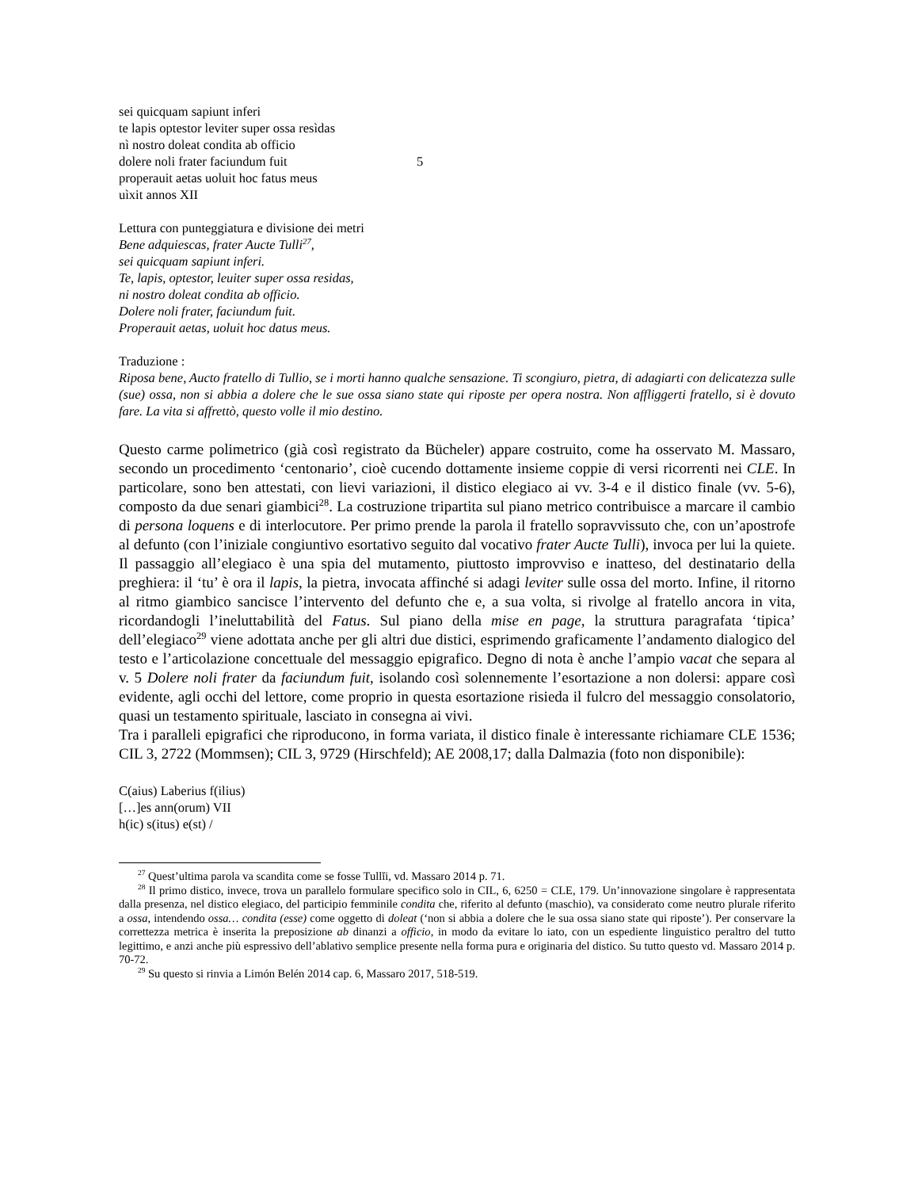sei quicquam sapiunt inferi
te lapis optestor leviter super ossa resìdas
nì nostro doleat condita ab officio
dolere noli frater faciundum fuit 5
properauit aetas uoluit hoc fatus meus
uìxit annos XII
Lettura con punteggiatura e divisione dei metri
Bene adquiescas, frater Aucte Tulli<sup>27</sup>,
sei quicquam sapiunt inferi.
Te, lapis, optestor, leuiter super ossa residas,
ni nostro doleat condita ab officio.
Dolere noli frater, faciundum fuit.
Properauit aetas, uoluit hoc datus meus.
Traduzione :
Riposa bene, Aucto fratello di Tullio, se i morti hanno qualche sensazione. Ti scongiuro, pietra, di adagiarti con delicatezza sulle (sue) ossa, non si abbia a dolere che le sue ossa siano state qui riposte per opera nostra. Non affliggerti fratello, si è dovuto fare. La vita si affrettò, questo volle il mio destino.
Questo carme polimetrico (già così registrato da Bücheler) appare costruito, come ha osservato M. Massaro, secondo un procedimento ‘centonario’, cioè cucendo dottamente insieme coppie di versi ricorrenti nei CLE. In particolare, sono ben attestati, con lievi variazioni, il distico elegiaco ai vv. 3-4 e il distico finale (vv. 5-6), composto da due senari giambici<sup>28</sup>. La costruzione tripartita sul piano metrico contribuisce a marcare il cambio di persona loquens e di interlocutore. Per primo prende la parola il fratello sopravvissuto che, con un’apostrofe al defunto (con l’iniziale congiuntivo esortativo seguito dal vocativo frater Aucte Tulli), invoca per lui la quiete. Il passaggio all’elegiaco è una spia del mutamento, piuttosto improvviso e inatteso, del destinatario della preghiera: il ‘tu’ è ora il lapis, la pietra, invocata affinché si adagi leviter sulle ossa del morto. Infine, il ritorno al ritmo giambico sancisce l’intervento del defunto che e, a sua volta, si rivolge al fratello ancora in vita, ricordandogli l’ineluttabilità del Fatus. Sul piano della mise en page, la struttura paragrafata ‘tipica’ dell’elegiaco<sup>29</sup> viene adottata anche per gli altri due distici, esprimendo graficamente l’andamento dialogico del testo e l’articolazione concettuale del messaggio epigrafico. Degno di nota è anche l’ampio vacat che separa al v. 5 Dolere noli frater da faciundum fuit, isolando così solennemente l’esortazione a non dolersi: appare così evidente, agli occhi del lettore, come proprio in questa esortazione risieda il fulcro del messaggio consolatorio, quasi un testamento spirituale, lasciato in consegna ai vivi.
Tra i paralleli epigrafici che riproducono, in forma variata, il distico finale è interessante richiamare CLE 1536; CIL 3, 2722 (Mommsen); CIL 3, 9729 (Hirschfeld); AE 2008,17; dalla Dalmazia (foto non disponibile):
C(aius) Laberius f(ilius)
[…]es ann(orum) VII
h(ic) s(itus) e(st) /
<sup>27</sup> Quest’ultima parola va scandita come se fosse Tullĭi, vd. Massaro 2014 p. 71.
<sup>28</sup> Il primo distico, invece, trova un parallelo formulare specifico solo in CIL, 6, 6250 = CLE, 179. Un’innovazione singolare è rappresentata dalla presenza, nel distico elegiaco, del participio femminile condita che, riferito al defunto (maschio), va considerato come neutro plurale riferito a ossa, intendendo ossa… condita (esse) come oggetto di doleat (‘non si abbia a dolere che le sua ossa siano state qui riposte’). Per conservare la correttezza metrica è inserita la preposizione ab dinanzi a officio, in modo da evitare lo iato, con un espediente linguistico peraltro del tutto legittimo, e anzi anche più espressivo dell’ablativo semplice presente nella forma pura e originaria del distico. Su tutto questo vd. Massaro 2014 p. 70-72.
<sup>29</sup> Su questo si rinvia a Limón Belén 2014 cap. 6, Massaro 2017, 518-519.